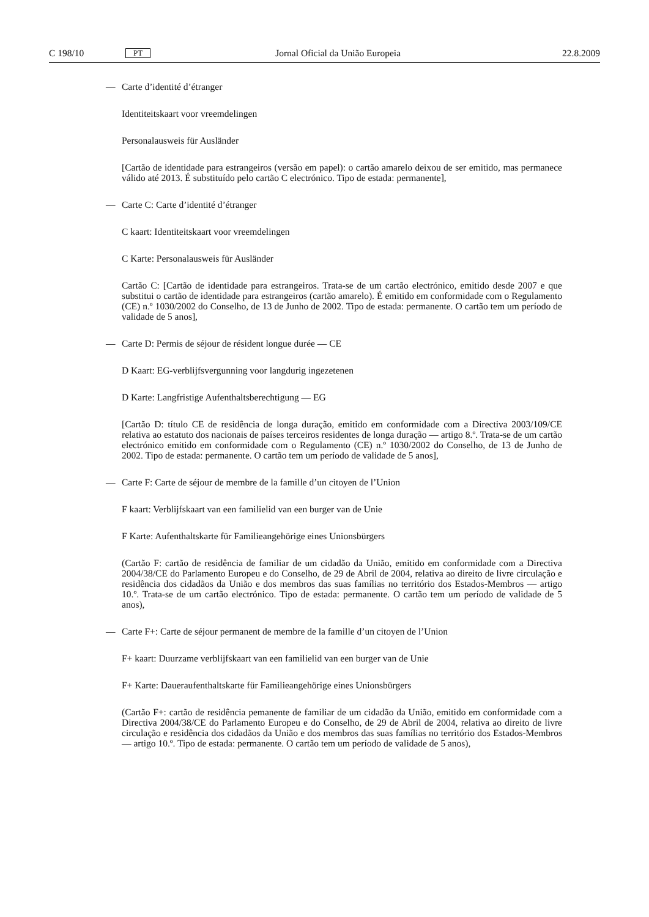C 198/10 PT Jornal Oficial da União Europeia 22.8.2009
— Carte d’identité d’étranger
Identiteitskaart voor vreemdelingen
Personalausweis für Ausländer
[Cartão de identidade para estrangeiros (versão em papel): o cartão amarelo deixou de ser emitido, mas permanece válido até 2013. É substituído pelo cartão C electrónico. Tipo de estada: permanente],
— Carte C: Carte d’identité d’étranger
C kaart: Identiteitskaart voor vreemdelingen
C Karte: Personalausweis für Ausländer
Cartão C: [Cartão de identidade para estrangeiros. Trata-se de um cartão electrónico, emitido desde 2007 e que substitui o cartão de identidade para estrangeiros (cartão amarelo). É emitido em conformidade com o Regulamento (CE) n.º 1030/2002 do Conselho, de 13 de Junho de 2002. Tipo de estada: permanente. O cartão tem um período de validade de 5 anos],
— Carte D: Permis de séjour de résident longue durée — CE
D Kaart: EG-verblijfsvergunning voor langdurig ingezetenen
D Karte: Langfristige Aufenthaltsberechtigung — EG
[Cartão D: título CE de residência de longa duração, emitido em conformidade com a Directiva 2003/109/CE relativa ao estatuto dos nacionais de países terceiros residentes de longa duração — artigo 8.º. Trata-se de um cartão electrónico emitido em conformidade com o Regulamento (CE) n.º 1030/2002 do Conselho, de 13 de Junho de 2002. Tipo de estada: permanente. O cartão tem um período de validade de 5 anos],
— Carte F: Carte de séjour de membre de la famille d’un citoyen de l’Union
F kaart: Verblijfskaart van een familielid van een burger van de Unie
F Karte: Aufenthaltskarte für Familieangehörige eines Unionsbürgers
(Cartão F: cartão de residência de familiar de um cidadão da União, emitido em conformidade com a Directiva 2004/38/CE do Parlamento Europeu e do Conselho, de 29 de Abril de 2004, relativa ao direito de livre circulação e residência dos cidadãos da União e dos membros das suas famílias no território dos Estados-Membros — artigo 10.º. Trata-se de um cartão electrónico. Tipo de estada: permanente. O cartão tem um período de validade de 5 anos),
— Carte F+: Carte de séjour permanent de membre de la famille d’un citoyen de l’Union
F+ kaart: Duurzame verblijfskaart van een familielid van een burger van de Unie
F+ Karte: Daueraufenthaltskarte für Familieangehörige eines Unionsbürgers
(Cartão F+: cartão de residência pemanente de familiar de um cidadão da União, emitido em conformidade com a Directiva 2004/38/CE do Parlamento Europeu e do Conselho, de 29 de Abril de 2004, relativa ao direito de livre circulação e residência dos cidadãos da União e dos membros das suas famílias no território dos Estados-Membros — artigo 10.º. Tipo de estada: permanente. O cartão tem um período de validade de 5 anos),